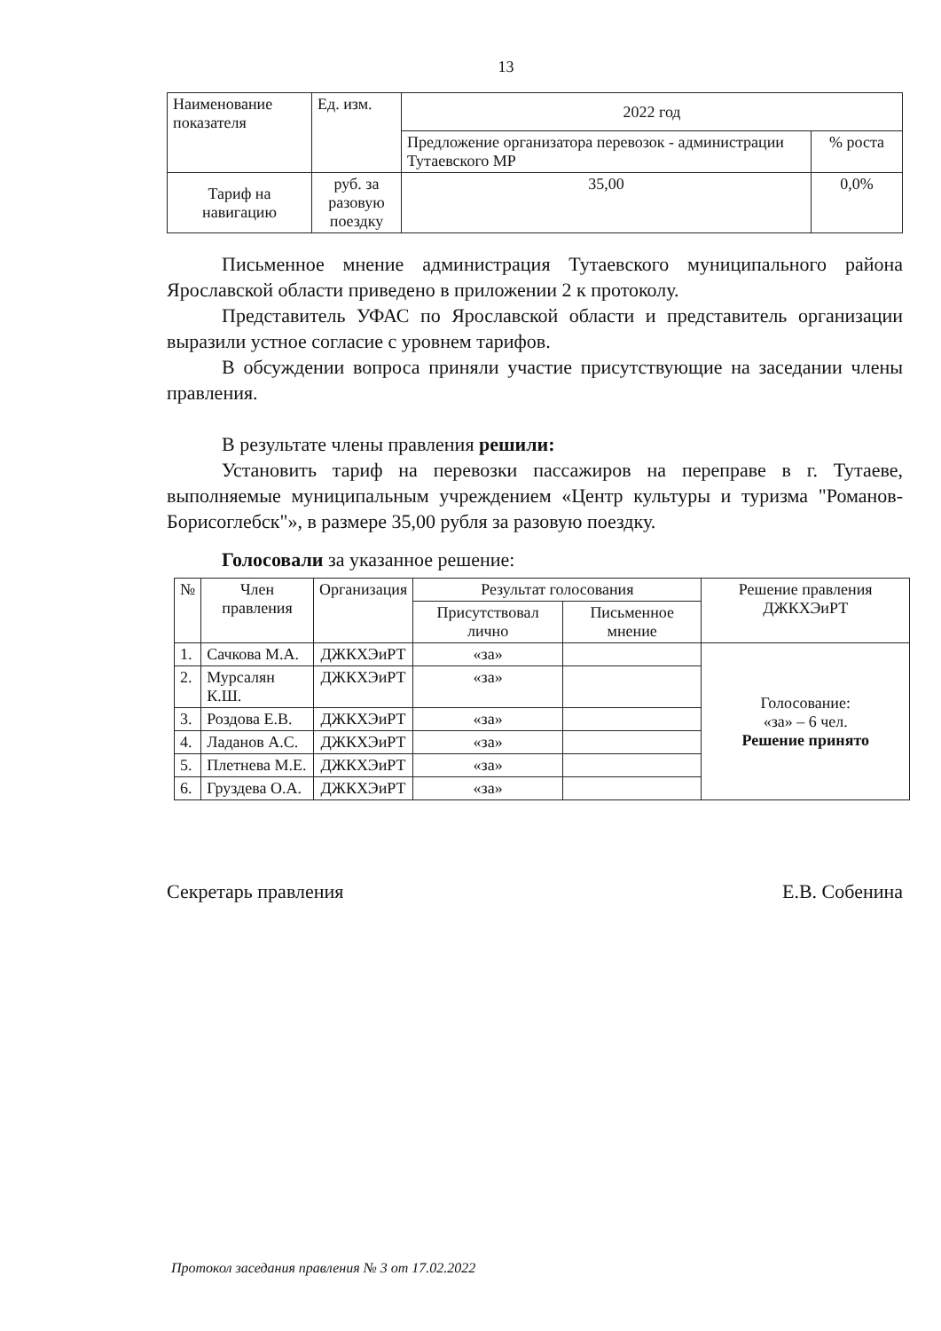13
| Наименование показателя | Ед. изм. | 2022 год | |
| --- | --- | --- | --- |
| | | Предложение организатора перевозок - администрации Тутаевского МР | % роста |
| Тариф на навигацию | руб. за разовую поездку | 35,00 | 0,0% |
Письменное мнение администрация Тутаевского муниципального района Ярославской области приведено в приложении 2 к протоколу.
Представитель УФАС по Ярославской области и представитель организации выразили устное согласие с уровнем тарифов.
В обсуждении вопроса приняли участие присутствующие на заседании члены правления.
В результате члены правления решили:
Установить тариф на перевозки пассажиров на переправе в г. Тутаеве, выполняемые муниципальным учреждением «Центр культуры и туризма "Романов-Борисоглебск"», в размере 35,00 рубля за разовую поездку.
Голосовали за указанное решение:
| № | Член правления | Организация | Результат голосования | | Решение правления ДЖКХЭиРТ |
| --- | --- | --- | --- | --- | --- |
| | | | Присутствовал лично | Письменное мнение | |
| 1. | Сачкова М.А. | ДЖКХЭиРТ | «за» | | Голосование: «за» – 6 чел. Решение принято |
| 2. | Мурсалян К.Ш. | ДЖКХЭиРТ | «за» | | |
| 3. | Роздова Е.В. | ДЖКХЭиРТ | «за» | | |
| 4. | Ладанов А.С. | ДЖКХЭиРТ | «за» | | |
| 5. | Плетнева М.Е. | ДЖКХЭиРТ | «за» | | |
| 6. | Груздева О.А. | ДЖКХЭиРТ | «за» | | |
Секретарь правления Е.В. Собенина
Протокол заседания правления № 3 от 17.02.2022